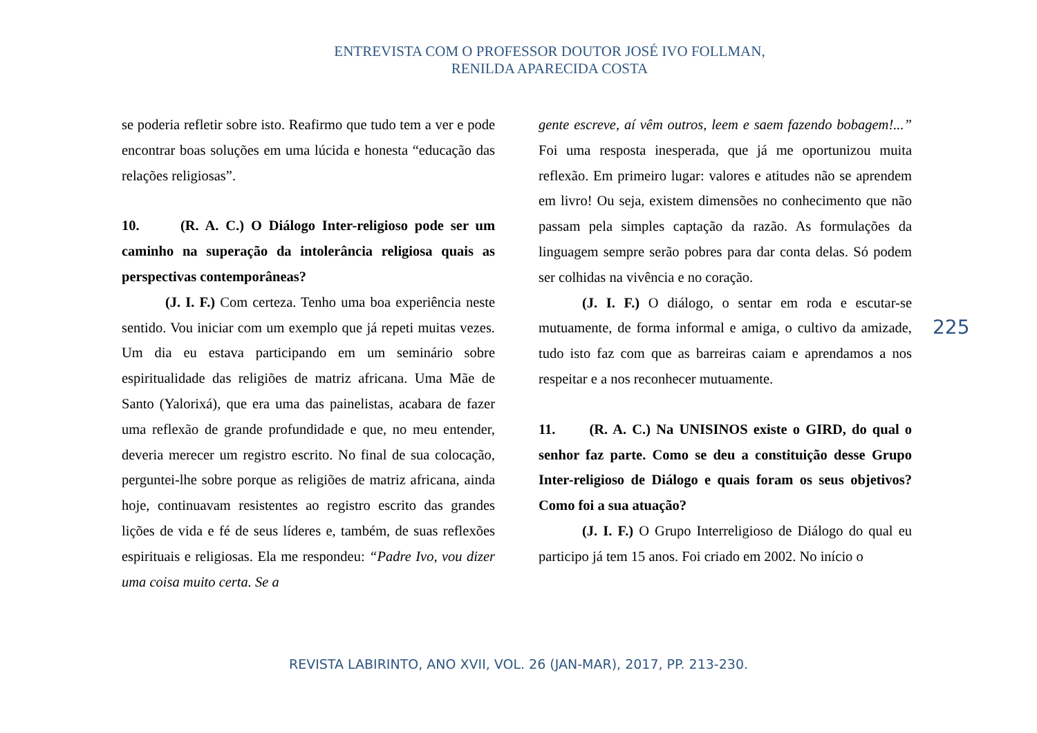ENTREVISTA COM O PROFESSOR DOUTOR JOSÉ IVO FOLLMAN,
RENILDA APARECIDA COSTA
se poderia refletir sobre isto. Reafirmo que tudo tem a ver e pode encontrar boas soluções em uma lúcida e honesta “educação das relações religiosas”.
10. (R. A. C.) O Diálogo Inter-religioso pode ser um caminho na superação da intolerância religiosa quais as perspectivas contemporâneas?
(J. I. F.) Com certeza. Tenho uma boa experiência neste sentido. Vou iniciar com um exemplo que já repeti muitas vezes. Um dia eu estava participando em um seminário sobre espiritualidade das religiões de matriz africana. Uma Mãe de Santo (Yalorixá), que era uma das painelistas, acabara de fazer uma reflexão de grande profundidade e que, no meu entender, deveria merecer um registro escrito. No final de sua colocação, perguntei-lhe sobre porque as religiões de matriz africana, ainda hoje, continuavam resistentes ao registro escrito das grandes lições de vida e fé de seus líderes e, também, de suas reflexões espirituais e religiosas. Ela me respondeu: “Padre Ivo, vou dizer uma coisa muito certa. Se a
gente escreve, aí vêm outros, leem e saem fazendo bobagem!...” Foi uma resposta inesperada, que já me oportunizou muita reflexão. Em primeiro lugar: valores e atitudes não se aprendem em livro! Ou seja, existem dimensões no conhecimento que não passam pela simples captação da razão. As formulações da linguagem sempre serão pobres para dar conta delas. Só podem ser colhidas na vivência e no coração.
(J. I. F.) O diálogo, o sentar em roda e escutar-se mutuamente, de forma informal e amiga, o cultivo da amizade, tudo isto faz com que as barreiras caiam e aprendamos a nos respeitar e a nos reconhecer mutuamente.
11. (R. A. C.) Na UNISINOS existe o GIRD, do qual o senhor faz parte. Como se deu a constituição desse Grupo Inter-religioso de Diálogo e quais foram os seus objetivos? Como foi a sua atuação?
(J. I. F.) O Grupo Interreligioso de Diálogo do qual eu participo já tem 15 anos. Foi criado em 2002. No início o
225
REVISTA LABIRINTO, ANO XVII, VOL. 26 (JAN-MAR), 2017, PP. 213-230.